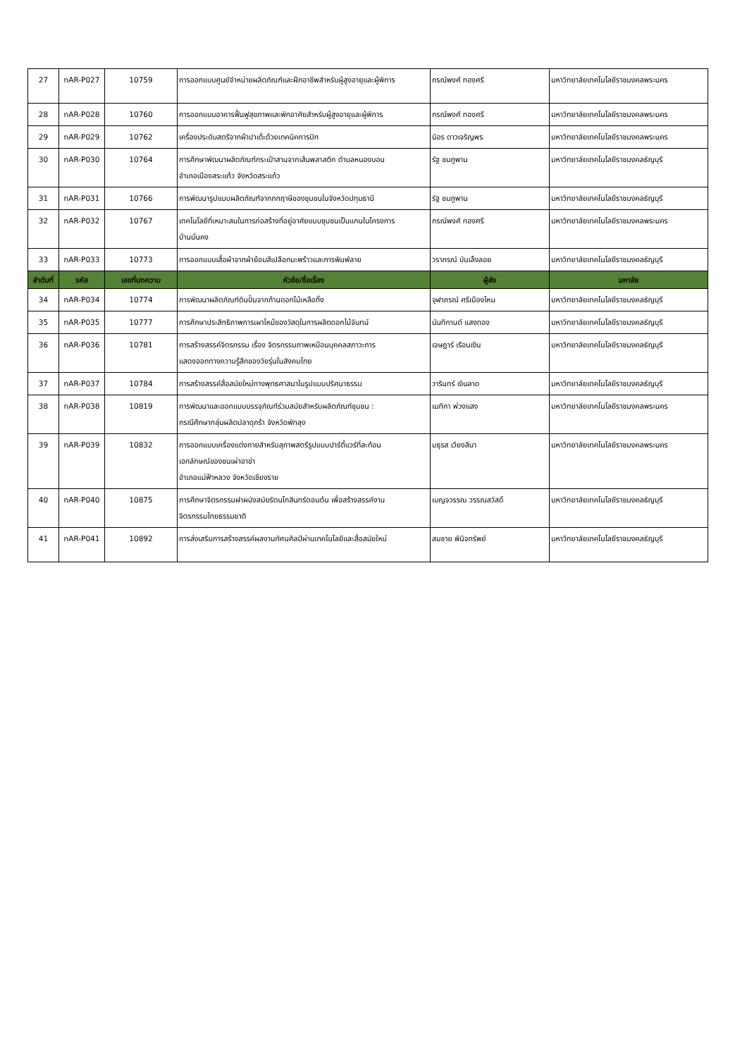| 27 | nAR-P027 | 10759 | การออกแบบศูนย์จำหน่ายผลิตภัณฑ์และฝึกอาชีพสำหรับผู้สูงอายุและผู้พิการ | กรณ์พงศ์ ทองศรี | มหาวิทยาลัยเทคโนโลยีราชมงคลพระนคร |
| 28 | nAR-P028 | 10760 | การออกแบบอาคารฟื้นฟูสุขภาพและพักอาศัยสำหรับผู้สูงอายุและผู้พิการ | กรณ์พงศ์ ทองศรี | มหาวิทยาลัยเทคโนโลยีราชมงคลพระนคร |
| 29 | nAR-P029 | 10762 | เครื่องประดับสตรีจากผ้าปาเต๊ะด้วยเทคนิคการปัก | นิอร ดาวเจริญพร | มหาวิทยาลัยเทคโนโลยีราชมงคลพระนคร |
| 30 | nAR-P030 | 10764 | การศึกษาพัฒนาผลิตภัณฑ์กระเป๋าสานจากเส้นพลาสติก ตำบลหนองบอน อำเภอเมืองสระแก้ว จังหวัดสระแก้ว | รัฐ ชมภูพาน | มหาวิทยาลัยเทคโนโลยีราชมงคลธัญบุรี |
| 31 | nAR-P031 | 10766 | การพัฒนารูปแบบผลิตภัณฑ์จากกกฤาษีของชุมชนในจังหวัดปทุมธานี | รัฐ ชมภูพาน | มหาวิทยาลัยเทคโนโลยีราชมงคลธัญบุรี |
| 32 | nAR-P032 | 10767 | เทคโนโลยีที่เหมาะสมในการก่อสร้างที่อยู่อาศัยแบบชุมชนเป็นแกนในโครงการ บ้านมั่นคง | กรณ์พงศ์ ทองศรี | มหาวิทยาลัยเทคโนโลยีราชมงคลพระนคร |
| 33 | nAR-P033 | 10773 | การออกแบบเสื้อผ้าจากผ้าย้อมสีเปลือกมะพร้าวและการพิมพ์ลาย | วราภรณ์ บันเล็งลอย | มหาวิทยาลัยเทคโนโลยีราชมงคลธัญบุรี |
| ลำดับที่ | รหัส | เลขที่บทความ | หัวข้อ/ชื่อเรื่อง | ผู้ส่ง | มหาลัย |
| 34 | nAR-P034 | 10774 | การพัฒนาผลิตภัณฑ์ดินปั้นจากก้านดอกไม้เหลือทิ้ง | จุฬาภรณ์ ศรีเมืองไหม | มหาวิทยาลัยเทคโนโลยีราชมงคลธัญบุรี |
| 35 | nAR-P035 | 10777 | การศึกษาประสิทธิภาพการเผาไหม้ของวัสดุในการผลิตดอกไม้จันทน์ | นันทิกานต์ แสงทอง | มหาวิทยาลัยเทคโนโลยีราชมงคลธัญบุรี |
| 36 | nAR-P036 | 10781 | การสร้างสรรค์จิตรกรรม เรื่อง จิตรกรรมภาพเหมือนบุคคลสภาวะการ แสดงออกทางความรู้สึกของวัยรุ่นในสังคมไทย | เจษฎาร์ เรือนเงิน | มหาวิทยาลัยเทคโนโลยีราชมงคลธัญบุรี |
| 37 | nAR-P037 | 10784 | การสร้างสรรค์สื่อสมัยใหม่ทางพุทธศาสนาในรูปแบบปริศนาธรรม | วารินทร์ เงินลาด | มหาวิทยาลัยเทคโนโลยีราชมงคลธัญบุรี |
| 38 | nAR-P038 | 10819 | การพัฒนาและออกแบบบรรจุภัณฑ์ร่วมสมัยสำหรับผลิตภัณฑ์ชุมชน : กรณีศึกษากลุ่มผลิตปลาดุกร้า จังหวัดพัทลุง | เมทิกา พ่วงแสง | มหาวิทยาลัยเทคโนโลยีราชมงคลพระนคร |
| 39 | nAR-P039 | 10832 | การออกแบบเครื่องแต่งกายสำหรับสุภาพสตรีรูปแบบปาร์ตี้แวร์ที่สะท้อน เอกลักษณ์ของชนเผ่าอาข่า อำเภอแม่ฟ้าหลวง จังหวัดเชียงราย | มธุรส เวียงสีมา | มหาวิทยาลัยเทคโนโลยีราชมงคลพระนคร |
| 40 | nAR-P040 | 10875 | การศึกษาจิตรกรรมฝาผนังสมัยรัตนโกสินทร์ตอนต้น เพื่อสร้างสรรค์งาน จิตรกรรมไทยธรรมชาติ | เบญจวรรณ วรรณสวัสดิ์ | มหาวิทยาลัยเทคโนโลยีราชมงคลธัญบุรี |
| 41 | nAR-P041 | 10892 | การส่งเสริมการสร้างสรรค์ผลงานทัศนศิลป์ผ่านเทคโนโลยีและสื่อสมัยใหม่ | สมชาย พินิจทรัพย์ | มหาวิทยาลัยเทคโนโลยีราชมงคลธัญบุรี |